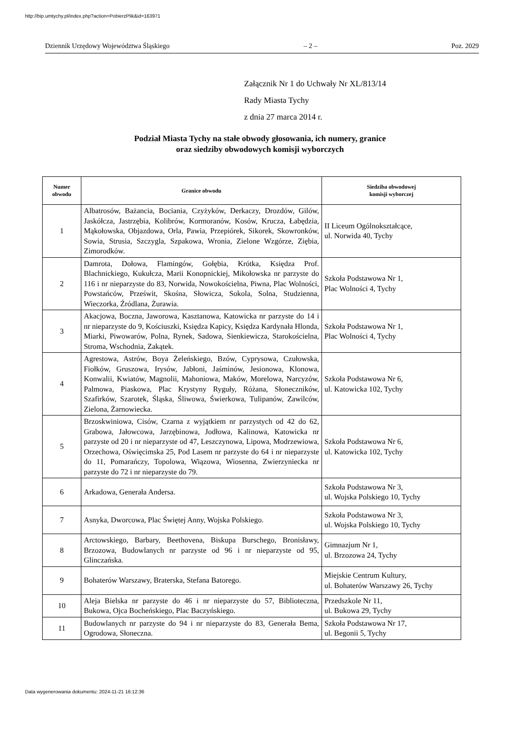http://bip.umtychy.pl/index.php?action=PobierzPlik&id=163971
Dziennik Urzędowy Województwa Śląskiego – 2 – Poz. 2029
Załącznik Nr 1 do Uchwały Nr XL/813/14
Rady Miasta Tychy
z dnia 27 marca 2014 r.
Podział Miasta Tychy na stałe obwody głosowania, ich numery, granice
oraz siedziby obwodowych komisji wyborczych
| Numer obwodu | Granice obwodu | Siedziba obwodowej komisji wyborczej |
| --- | --- | --- |
| 1 | Albatrosów, Bażancia, Bociania, Czyżyków, Derkaczy, Drozdów, Gilów, Jaskółcza, Jastrzębia, Kolibrów, Kormoranów, Kosów, Krucza, Łabędzia, Mąkołowska, Objazdowa, Orla, Pawia, Przepiórek, Sikorek, Skowronków, Sowia, Strusia, Szczygla, Szpakowa, Wronia, Zielone Wzgórze, Ziębia, Zimorodków. | II Liceum Ogólnokształcące, ul. Norwida 40, Tychy |
| 2 | Damrota, Dołowa, Flamingów, Gołębia, Krótka, Księdza Prof. Blachnickiego, Kukułcza, Marii Konopnickiej, Mikołowska nr parzyste do 116 i nr nieparzyste do 83, Norwida, Nowokościelna, Piwna, Plac Wolności, Powstańców, Prześwit, Skośna, Słowicza, Sokola, Solna, Studzienna, Wieczorka, Źródlana, Żurawia. | Szkoła Podstawowa Nr 1, Plac Wolności 4, Tychy |
| 3 | Akacjowa, Boczna, Jaworowa, Kasztanowa, Katowicka nr parzyste do 14 i nr nieparzyste do 9, Kościuszki, Księdza Kapicy, Księdza Kardynała Hlonda, Miarki, Piwowarów, Polna, Rynek, Sadowa, Sienkiewicza, Starokościelna, Stroma, Wschodnia, Zakątek. | Szkoła Podstawowa Nr 1, Plac Wolności 4, Tychy |
| 4 | Agrestowa, Astrów, Boya Żeleńskiego, Bzów, Cyprysowa, Czułowska, Fiołków, Gruszowa, Irysów, Jabłoni, Jaśminów, Jesionowa, Klonowa, Konwalii, Kwiatów, Magnolii, Mahoniowa, Maków, Morelowa, Narcyzów, Palmowa, Piaskowa, Plac Krystyny Ryguły, Różana, Słoneczników, Szafirków, Szarotek, Śląska, Śliwowa, Świerkowa, Tulipanów, Zawilców, Zielona, Żarnowiecka. | Szkoła Podstawowa Nr 6, ul. Katowicka 102, Tychy |
| 5 | Brzoskwiniowa, Cisów, Czarna z wyjątkiem nr parzystych od 42 do 62, Grabowa, Jałowcowa, Jarzębinowa, Jodłowa, Kalinowa, Katowicka nr parzyste od 20 i nr nieparzyste od 47, Leszczynowa, Lipowa, Modrzewiowa, Orzechowa, Oświęcimska 25, Pod Lasem nr parzyste do 64 i nr nieparzyste do 11, Pomarańczy, Topolowa, Wiązowa, Wiosenna, Zwierzyniecka nr parzyste do 72 i nr nieparzyste do 79. | Szkoła Podstawowa Nr 6, ul. Katowicka 102, Tychy |
| 6 | Arkadowa, Generała Andersa. | Szkoła Podstawowa Nr 3, ul. Wojska Polskiego 10, Tychy |
| 7 | Asnyka, Dworcowa, Plac Świętej Anny, Wojska Polskiego. | Szkoła Podstawowa Nr 3, ul. Wojska Polskiego 10, Tychy |
| 8 | Arctowskiego, Barbary, Beethovena, Biskupa Burschego, Bronisławy, Brzozowa, Budowlanych nr parzyste od 96 i nr nieparzyste od 95, Glinczańska. | Gimnazjum Nr 1, ul. Brzozowa 24, Tychy |
| 9 | Bohaterów Warszawy, Braterska, Stefana Batorego. | Miejskie Centrum Kultury, ul. Bohaterów Warszawy 26, Tychy |
| 10 | Aleja Bielska nr parzyste do 46 i nr nieparzyste do 57, Biblioteczna, Bukowa, Ojca Bocheńskiego, Plac Baczyńskiego. | Przedszkole Nr 11, ul. Bukowa 29, Tychy |
| 11 | Budowlanych nr parzyste do 94 i nr nieparzyste do 83, Generała Bema, Ogrodowa, Słoneczna. | Szkoła Podstawowa Nr 17, ul. Begonii 5, Tychy |
Data wygenerowania dokumentu: 2024-11-21 16:12:36